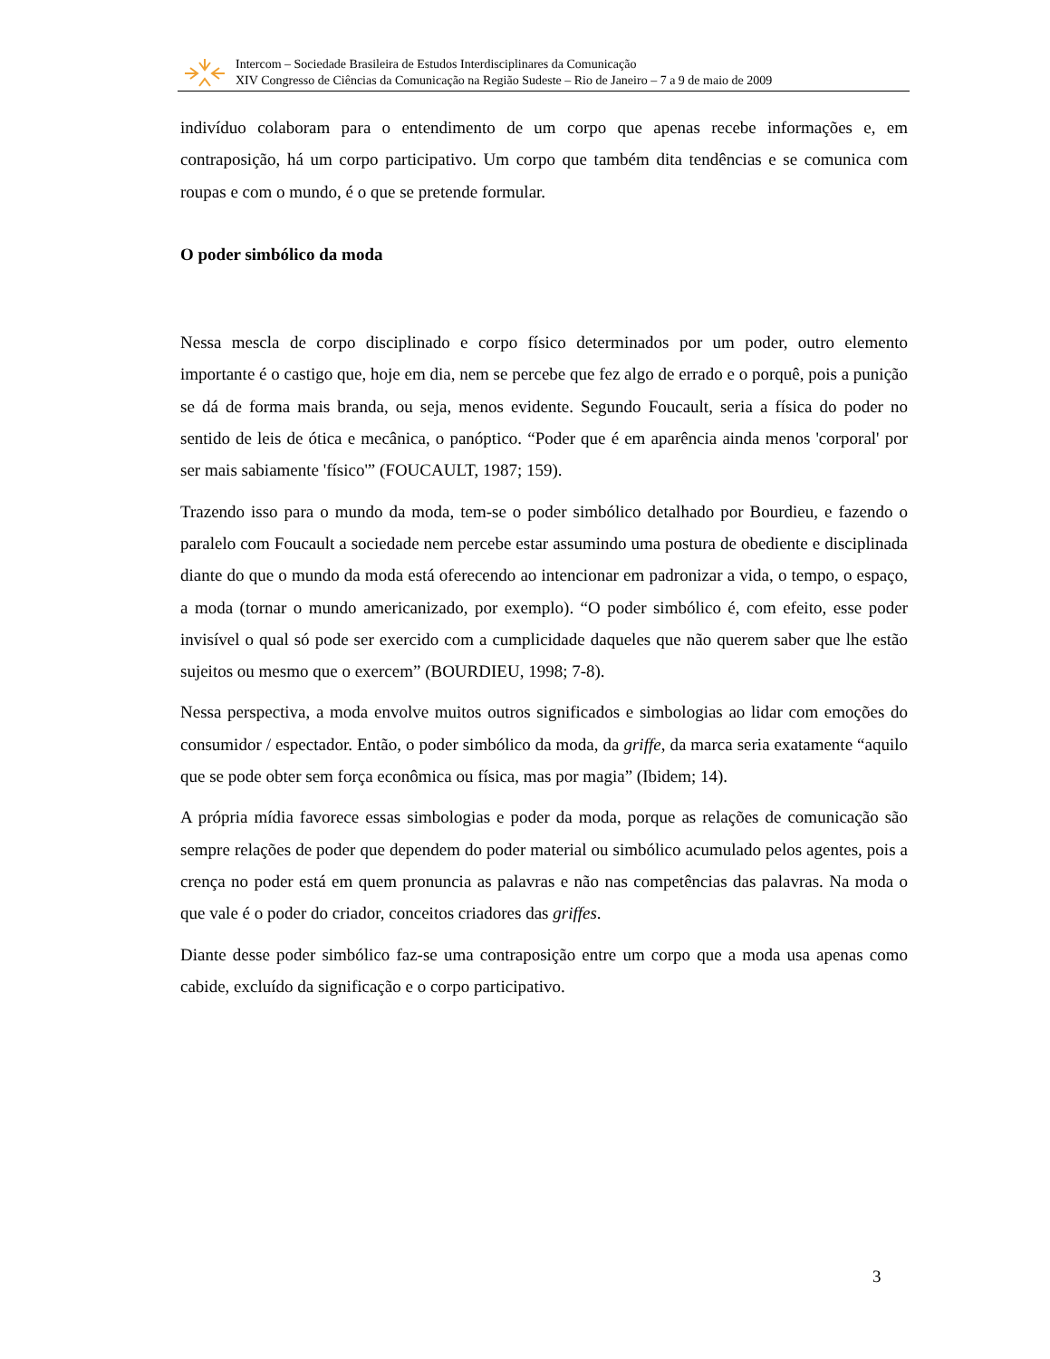Intercom – Sociedade Brasileira de Estudos Interdisciplinares da Comunicação
XIV Congresso de Ciências da Comunicação na Região Sudeste – Rio de Janeiro – 7 a 9 de maio de 2009
indivíduo colaboram para o entendimento de um corpo que apenas recebe informações e, em contraposição, há um corpo participativo. Um corpo que também dita tendências e se comunica com roupas e com o mundo, é o que se pretende formular.
O poder simbólico da moda
Nessa mescla de corpo disciplinado e corpo físico determinados por um poder, outro elemento importante é o castigo que, hoje em dia, nem se percebe que fez algo de errado e o porquê, pois a punição se dá de forma mais branda, ou seja, menos evidente. Segundo Foucault, seria a física do poder no sentido de leis de ótica e mecânica, o panóptico. “Poder que é em aparência ainda menos 'corporal' por ser mais sabiamente 'físico'” (FOUCAULT, 1987; 159).
Trazendo isso para o mundo da moda, tem-se o poder simbólico detalhado por Bourdieu, e fazendo o paralelo com Foucault a sociedade nem percebe estar assumindo uma postura de obediente e disciplinada diante do que o mundo da moda está oferecendo ao intencionar em padronizar a vida, o tempo, o espaço, a moda (tornar o mundo americanizado, por exemplo). “O poder simbólico é, com efeito, esse poder invisível o qual só pode ser exercido com a cumplicidade daqueles que não querem saber que lhe estão sujeitos ou mesmo que o exercem” (BOURDIEU, 1998; 7-8).
Nessa perspectiva, a moda envolve muitos outros significados e simbologias ao lidar com emoções do consumidor / espectador. Então, o poder simbólico da moda, da griffe, da marca seria exatamente “aquilo que se pode obter sem força econômica ou física, mas por magia” (Ibidem; 14).
A própria mídia favorece essas simbologias e poder da moda, porque as relações de comunicação são sempre relações de poder que dependem do poder material ou simbólico acumulado pelos agentes, pois a crença no poder está em quem pronuncia as palavras e não nas competências das palavras. Na moda o que vale é o poder do criador, conceitos criadores das griffes.
Diante desse poder simbólico faz-se uma contraposição entre um corpo que a moda usa apenas como cabide, excluído da significação e o corpo participativo.
3